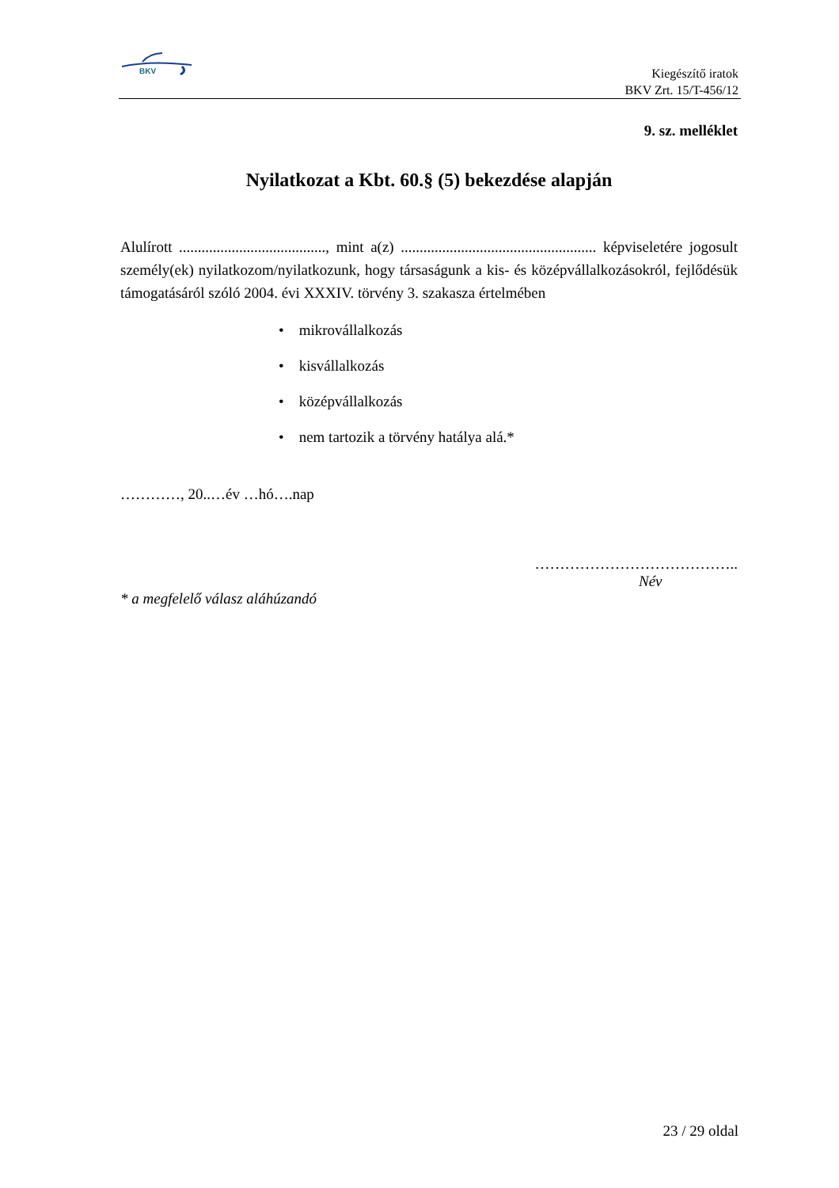BKV
Kiegészítő iratok
BKV Zrt. 15/T-456/12
9. sz. melléklet
Nyilatkozat a Kbt. 60.§ (5) bekezdése alapján
Alulírott ......................................., mint a(z) .................................................... képviseletére jogosult személy(ek) nyilatkozom/nyilatkozunk, hogy társaságunk a kis- és középvállalkozásokról, fejlődésük támogatásáról szóló 2004. évi XXXIV. törvény 3. szakasza értelmében
• mikrovállalkozás
• kisvállalkozás
• középvállalkozás
• nem tartozik a törvény hatálya alá.*
…………, 20..…év …hó….nap
…………………………………..
Név
* a megfelelő válasz aláhúzandó
23 / 29 oldal